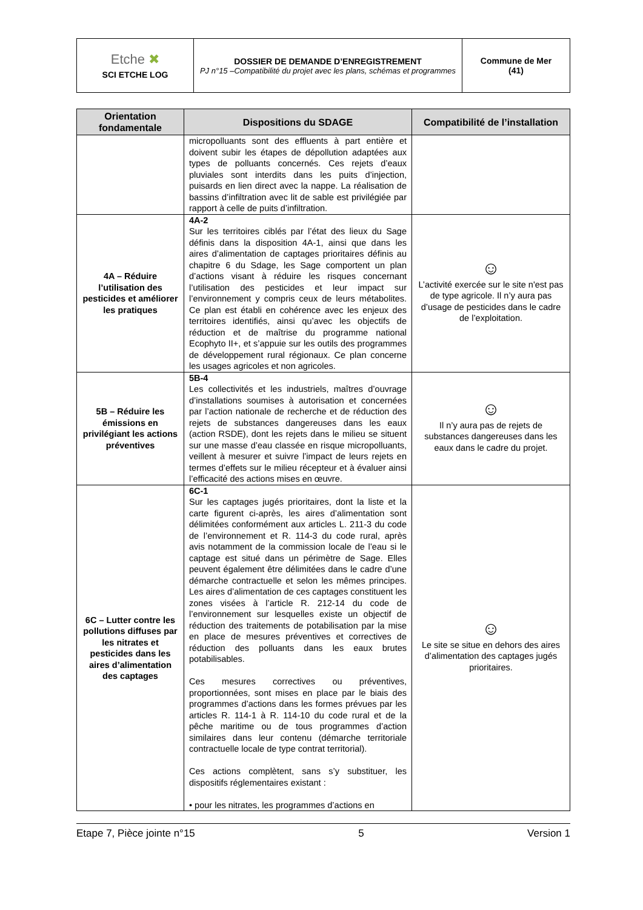| Etche ✖ SCI ETCHE LOG | DOSSIER DE DEMANDE D’ENREGISTREMENT PJ n°15 –Compatibilité du projet avec les plans, schémas et programmes | Commune de Mer (41) |
| Orientation fondamentale | Dispositions du SDAGE | Compatibilité de l’installation |
| --- | --- | --- |
| | micropolluants sont des effluents à part entière et doivent subir les étapes de dépollution adaptées aux types de polluants concernés. Ces rejets d’eaux pluviales sont interdits dans les puits d’injection, puisards en lien direct avec la nappe. La réalisation de bassins d’infiltration avec lit de sable est privilégiée par rapport à celle de puits d’infiltration. | |
| 4A – Réduire l’utilisation des pesticides et améliorer les pratiques | 4A-2 Sur les territoires ciblés par l’état des lieux du Sage définis dans la disposition 4A-1, ainsi que dans les aires d’alimentation de captages prioritaires définis au chapitre 6 du Sdage, les Sage comportent un plan d’actions visant à réduire les risques concernant l’utilisation des pesticides et leur impact sur l’environnement y compris ceux de leurs métabolites. Ce plan est établi en cohérence avec les enjeux des territoires identifiés, ainsi qu’avec les objectifs de réduction et de maîtrise du programme national Ecophyto II+, et s’appuie sur les outils des programmes de développement rural régionaux. Ce plan concerne les usages agricoles et non agricoles. | ☺ L’activité exercée sur le site n'est pas de type agricole. Il n’y aura pas d’usage de pesticides dans le cadre de l’exploitation. |
| 5B – Réduire les émissions en privilégiant les actions préventives | 5B-4 Les collectivités et les industriels, maîtres d’ouvrage d’installations soumises à autorisation et concernées par l’action nationale de recherche et de réduction des rejets de substances dangereuses dans les eaux (action RSDE), dont les rejets dans le milieu se situent sur une masse d’eau classée en risque micropolluants, veillent à mesurer et suivre l’impact de leurs rejets en termes d’effets sur le milieu récepteur et à évaluer ainsi l’efficacité des actions mises en œuvre. | ☺ Il n’y aura pas de rejets de substances dangereuses dans les eaux dans le cadre du projet. |
| 6C – Lutter contre les pollutions diffuses par les nitrates et pesticides dans les aires d’alimentation des captages | 6C-1 Sur les captages jugés prioritaires, dont la liste et la carte figurent ci-après, les aires d’alimentation sont délimitées conformément aux articles L. 211-3 du code de l’environnement et R. 114-3 du code rural, après avis notamment de la commission locale de l’eau si le captage est situé dans un périmètre de Sage. Elles peuvent également être délimitées dans le cadre d’une démarche contractuelle et selon les mêmes principes. Les aires d’alimentation de ces captages constituent les zones visées à l’article R. 212-14 du code de l’environnement sur lesquelles existe un objectif de réduction des traitements de potabilisation par la mise en place de mesures préventives et correctives de réduction des polluants dans les eaux brutes potabilisables. Ces mesures correctives ou préventives, proportionnées, sont mises en place par le biais des programmes d’actions dans les formes prévues par les articles R. 114-1 à R. 114-10 du code rural et de la pêche maritime ou de tous programmes d’action similaires dans leur contenu (démarche territoriale contractuelle locale de type contrat territorial). Ces actions complètent, sans s’y substituer, les dispositifs réglementaires existant : • pour les nitrates, les programmes d’actions en | ☺ Le site se situe en dehors des aires d’alimentation des captages jugés prioritaires. |
Etape 7, Pièce jointe n°15 5 Version 1